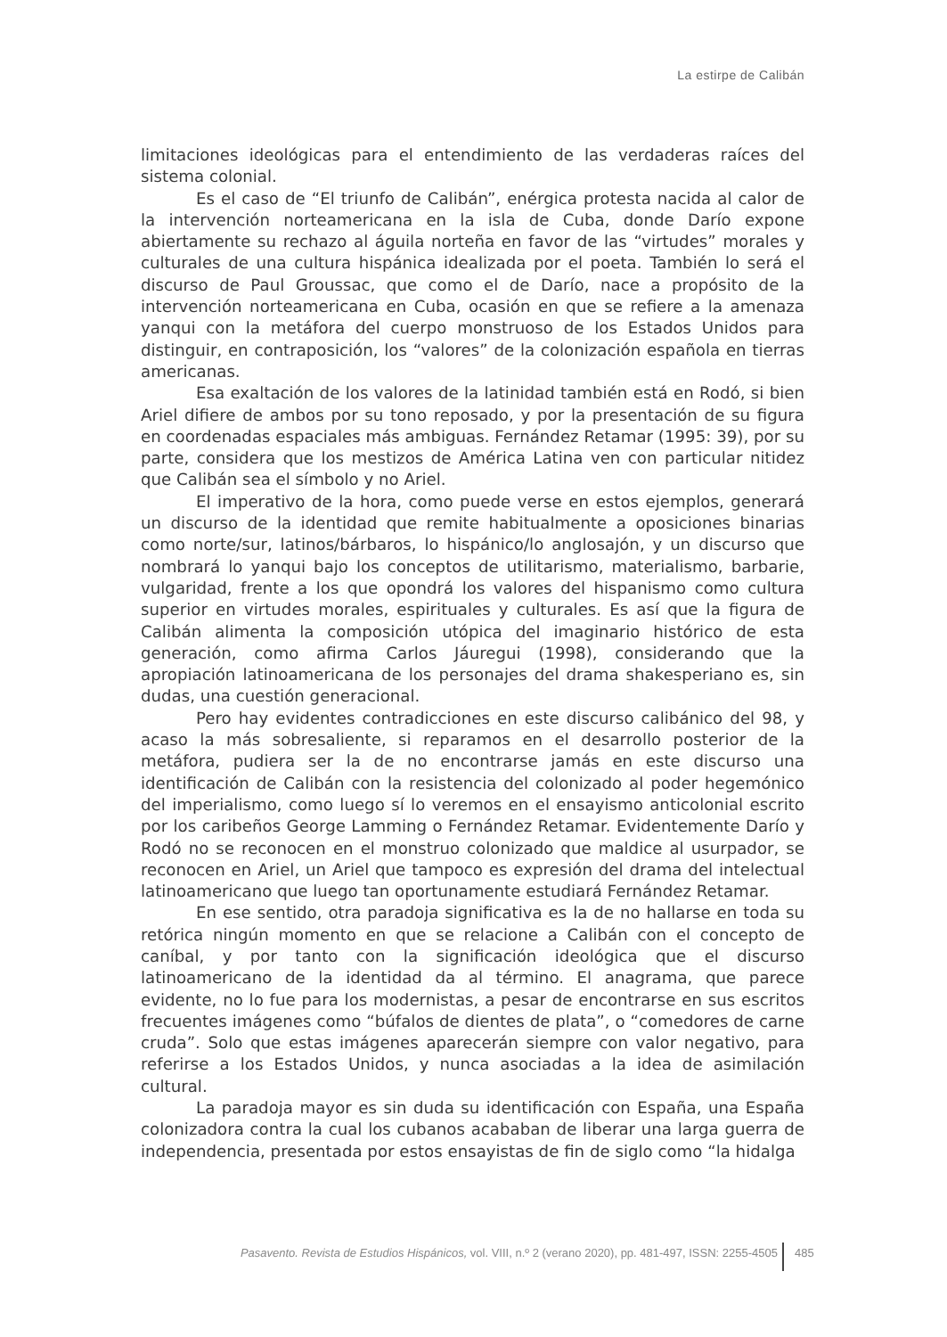La estirpe de Calibán
limitaciones ideológicas para el entendimiento de las verdaderas raíces del sistema colonial.
Es el caso de “El triunfo de Calibán”, enérgica protesta nacida al calor de la intervención norteamericana en la isla de Cuba, donde Darío expone abiertamente su rechazo al águila norteña en favor de las “virtudes” morales y culturales de una cultura hispánica idealizada por el poeta. También lo será el discurso de Paul Groussac, que como el de Darío, nace a propósito de la intervención norteamericana en Cuba, ocasión en que se refiere a la amenaza yanqui con la metáfora del cuerpo monstruoso de los Estados Unidos para distinguir, en contraposición, los “valores” de la colonización española en tierras americanas.
Esa exaltación de los valores de la latinidad también está en Rodó, si bien Ariel difiere de ambos por su tono reposado, y por la presentación de su figura en coordenadas espaciales más ambiguas. Fernández Retamar (1995: 39), por su parte, considera que los mestizos de América Latina ven con particular nitidez que Calibán sea el símbolo y no Ariel.
El imperativo de la hora, como puede verse en estos ejemplos, generará un discurso de la identidad que remite habitualmente a oposiciones binarias como norte/sur, latinos/bárbaros, lo hispánico/lo anglosajón, y un discurso que nombrará lo yanqui bajo los conceptos de utilitarismo, materialismo, barbarie, vulgaridad, frente a los que opondrá los valores del hispanismo como cultura superior en virtudes morales, espirituales y culturales. Es así que la figura de Calibán alimenta la composición utópica del imaginario histórico de esta generación, como afirma Carlos Jáuregui (1998), considerando que la apropiación latinoamericana de los personajes del drama shakesperiano es, sin dudas, una cuestión generacional.
Pero hay evidentes contradicciones en este discurso calibánico del 98, y acaso la más sobresaliente, si reparamos en el desarrollo posterior de la metáfora, pudiera ser la de no encontrarse jamás en este discurso una identificación de Calibán con la resistencia del colonizado al poder hegemónico del imperialismo, como luego sí lo veremos en el ensayismo anticolonial escrito por los caribeños George Lamming o Fernández Retamar. Evidentemente Darío y Rodó no se reconocen en el monstruo colonizado que maldice al usurpador, se reconocen en Ariel, un Ariel que tampoco es expresión del drama del intelectual latinoamericano que luego tan oportunamente estudiará Fernández Retamar.
En ese sentido, otra paradoja significativa es la de no hallarse en toda su retórica ningún momento en que se relacione a Calibán con el concepto de caníbal, y por tanto con la significación ideológica que el discurso latinoamericano de la identidad da al término. El anagrama, que parece evidente, no lo fue para los modernistas, a pesar de encontrarse en sus escritos frecuentes imágenes como “búfalos de dientes de plata”, o “comedores de carne cruda”. Solo que estas imágenes aparecerán siempre con valor negativo, para referirse a los Estados Unidos, y nunca asociadas a la idea de asimilación cultural.
La paradoja mayor es sin duda su identificación con España, una España colonizadora contra la cual los cubanos acababan de liberar una larga guerra de independencia, presentada por estos ensayistas de fin de siglo como “la hidalga
Pasavento. Revista de Estudios Hispánicos, vol. VIII, n.º 2 (verano 2020), pp. 481-497, ISSN: 2255-4505 485